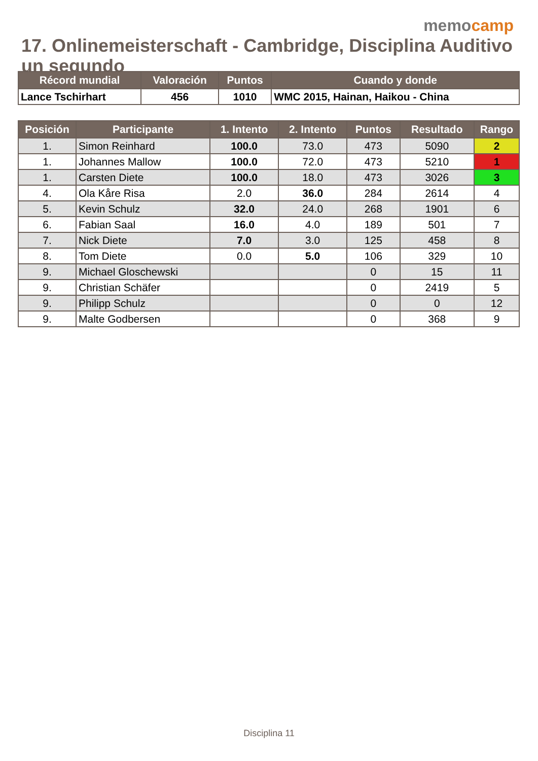memocamp
17. Onlinemeisterschaft - Cambridge, Disciplina Auditivo un segundo
| Récord mundial | Valoración | Puntos | Cuando y donde |
| --- | --- | --- | --- |
| Lance Tschirhart | 456 | 1010 | WMC 2015, Hainan, Haikou - China |
| Posición | Participante | 1. Intento | 2. Intento | Puntos | Resultado | Rango |
| --- | --- | --- | --- | --- | --- | --- |
| 1. | Simon Reinhard | 100.0 | 73.0 | 473 | 5090 | 2 |
| 1. | Johannes Mallow | 100.0 | 72.0 | 473 | 5210 | 1 |
| 1. | Carsten Diete | 100.0 | 18.0 | 473 | 3026 | 3 |
| 4. | Ola Kåre Risa | 2.0 | 36.0 | 284 | 2614 | 4 |
| 5. | Kevin Schulz | 32.0 | 24.0 | 268 | 1901 | 6 |
| 6. | Fabian Saal | 16.0 | 4.0 | 189 | 501 | 7 |
| 7. | Nick Diete | 7.0 | 3.0 | 125 | 458 | 8 |
| 8. | Tom Diete | 0.0 | 5.0 | 106 | 329 | 10 |
| 9. | Michael Gloschewski | | | 0 | 15 | 11 |
| 9. | Christian Schäfer | | | 0 | 2419 | 5 |
| 9. | Philipp Schulz | | | 0 | 0 | 12 |
| 9. | Malte Godbersen | | | 0 | 368 | 9 |
Disciplina 11